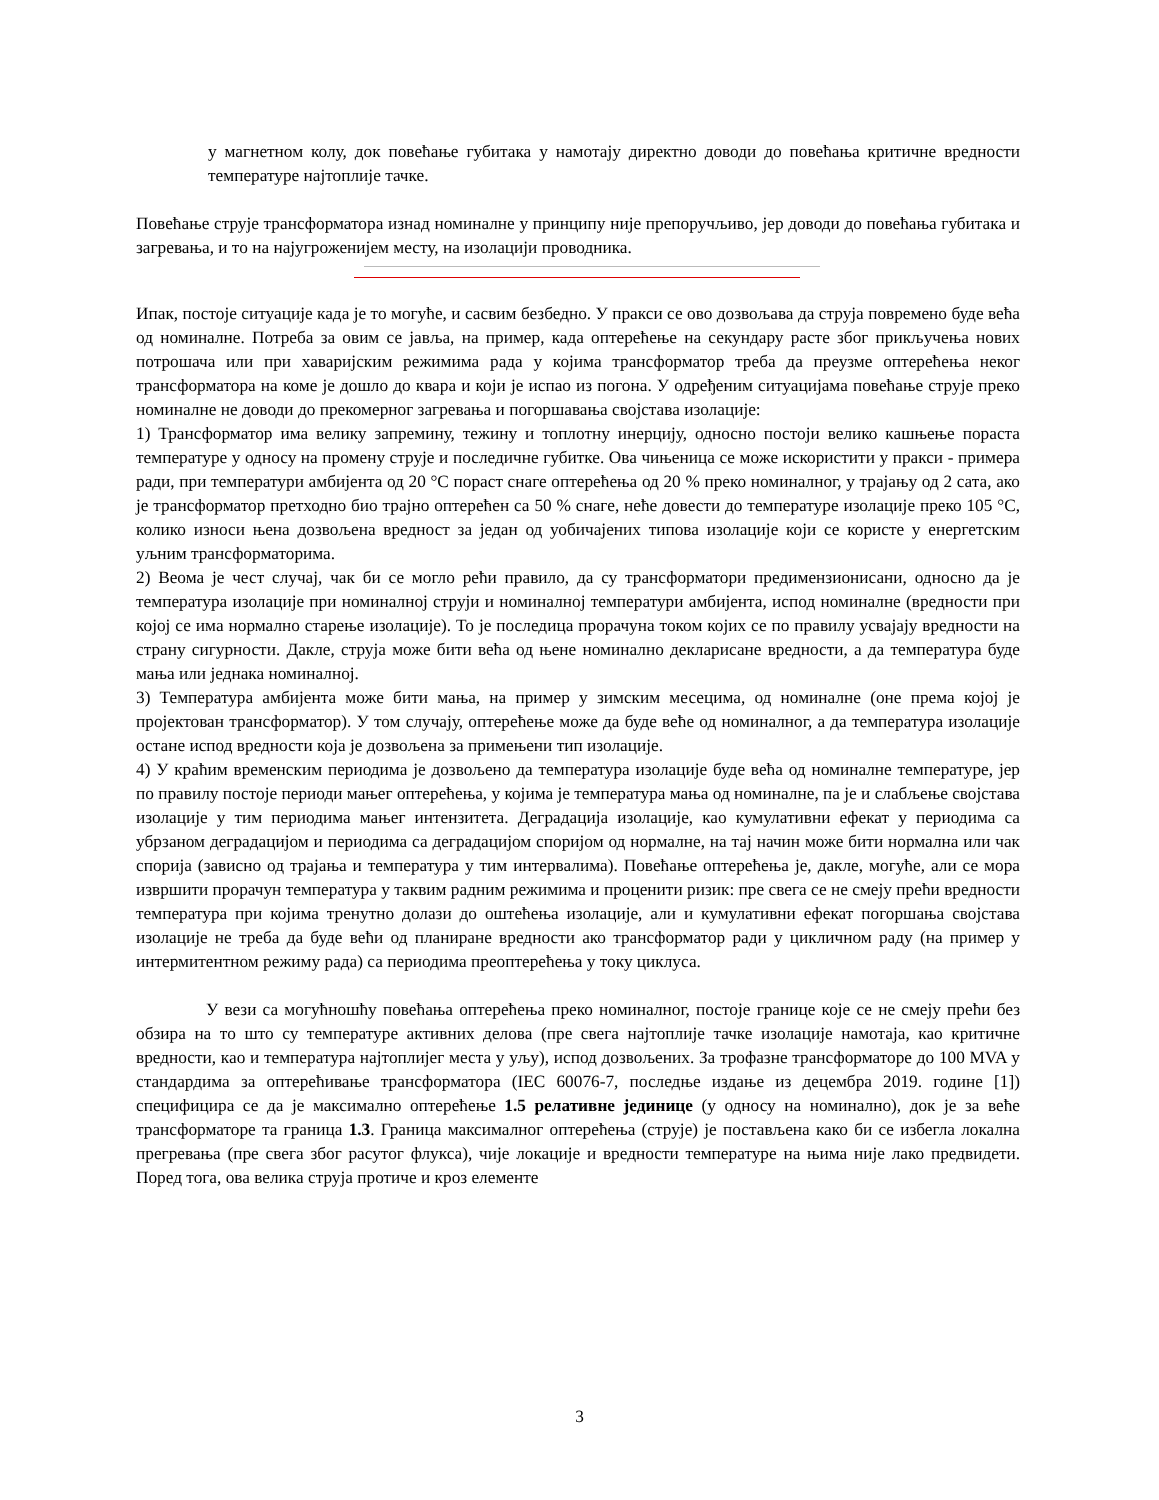у магнетном колу, док повећање губитака у намотају директно доводи до повећања критичне вредности температуре најтоплије тачке.
Повећање струје трансформатора изнад номиналне у принципу није препоручљиво, јер доводи до повећања губитака и загревања, и то на најугроженијем месту, на изолацији проводника.
Ипак, постоје ситуације када је то могуће, и сасвим безбедно. У пракси се ово дозвољава да струја повремено буде већа од номиналне. Потреба за овим се јавља, на пример, када оптерећење на секундару расте због прикључења нових потрошача или при хаваријским режимима рада у којима трансформатор треба да преузме оптерећења неког трансформатора на коме је дошло до квара и који је испао из погона. У одређеним ситуацијама повећање струје преко номиналне не доводи до прекомерног загревања и погоршавања својстава изолације:
1) Трансформатор има велику запремину, тежину и топлотну инерцију, односно постоји велико кашњење пораста температуре у односу на промену струје и последичне губитке. Ова чињеница се може искористити у пракси - примера ради, при температури амбијента од 20 °C пораст снаге оптерећења од 20 % преко номиналног, у трајању од 2 сата, ако је трансформатор претходно био трајно оптерећен са 50 % снаге, неће довести до температуре изолације преко 105 °C, колико износи њена дозвољена вредност за један од уобичајених типова изолације који се користе у енергетским уљним трансформаторима.
2) Веома је чест случај, чак би се могло рећи правило, да су трансформатори предимензионисани, односно да је температура изолације при номиналној струји и номиналној температури амбијента, испод номиналне (вредности при којој се има нормално старење изолације). То је последица прорачуна током којих се по правилу усвајају вредности на страну сигурности. Дакле, струја може бити већа од њене номинално декларисане вредности, а да температура буде мања или једнака номиналној.
3) Температура амбијента може бити мања, на пример у зимским месецима, од номиналне (оне према којој је пројектован трансформатор). У том случају, оптерећење може да буде веће од номиналног, а да температура изолације остане испод вредности која је дозвољена за примењени тип изолације.
4) У краћим временским периодима је дозвољено да температура изолације буде већа од номиналне температуре, јер по правилу постоје периоди мањег оптерећења, у којима је температура мања од номиналне, па је и слабљење својстава изолације у тим периодима мањег интензитета. Деградација изолације, као кумулативни ефекат у периодима са убрзаном деградацијом и периодима са деградацијом споријом од нормалне, на тај начин може бити нормална или чак спорија (зависно од трајања и температура у тим интервалима). Повећање оптерећења је, дакле, могуће, али се мора извршити прорачун температура у таквим радним режимима и проценити ризик: пре свега се не смеју прећи вредности температура при којима тренутно долази до оштећења изолације, али и кумулативни ефекат погоршања својстава изолације не треба да буде већи од планиране вредности ако трансформатор ради у цикличном раду (на пример у интермитентном режиму рада) са периодима преоптерећења у току циклуса.
У вези са могућношћу повећања оптерећења преко номиналног, постоје границе које се не смеју прећи без обзира на то што су температуре активних делова (пре свега најтоплије тачке изолације намотаја, као критичне вредности, као и температура најтоплијег места у уљу), испод дозвољених. За трофазне трансформаторе до 100 MVA у стандардима за оптерећивање трансформатора (IEC 60076-7, последње издање из децембра 2019. године [1]) специфицира се да је максимално оптерећење 1.5 релативне јединице (у односу на номинално), док је за веће трансформаторе та граница 1.3. Граница максималног оптерећења (струје) је постављена како би се избегла локална прегревања (пре свега због расутог флукса), чије локације и вредности температуре на њима није лако предвидети. Поред тога, ова велика струја протиче и кроз елементе
3